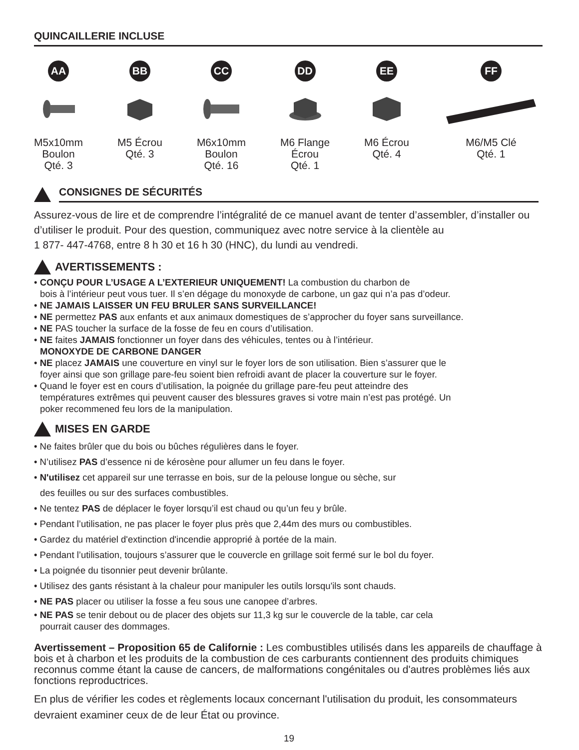QUINCAILLERIE INCLUSE
AA
M5x10mm
Boulon
Qté. 3
BB
M5 Écrou
Qté. 3
CC
M6x10mm
Boulon
Qté. 16
DD
M6 Flange
Écrou
Qté. 1
EE
M6 Écrou
Qté. 4
FF
M6/M5 Clé
Qté. 1
CONSIGNES DE SÉCURITÉS
Assurez-vous de lire et de comprendre l’intégralité de ce manuel avant de tenter d’assembler, d’installer ou d’utiliser le produit. Pour des question, communiquez avec notre service à la clientèle au
1 877- 447-4768, entre 8 h 30 et 16 h 30 (HNC), du lundi au vendredi.
AVERTISSEMENTS :
• CONÇU POUR L’USAGE A L’EXTERIEUR UNIQUEMENT! La combustion du charbon de
bois à l’intérieur peut vous tuer. Il s’en dégage du monoxyde de carbone, un gaz qui n’a pas d’odeur.
• NE JAMAIS LAISSER UN FEU BRULER SANS SURVEILLANCE!
• NE permettez PAS aux enfants et aux animaux domestiques de s’approcher du foyer sans surveillance.
• NE PAS toucher la surface de la fosse de feu en cours d’utilisation.
• NE faites JAMAIS fonctionner un foyer dans des véhicules, tentes ou à l’intérieur.
MONOXYDE DE CARBONE DANGER
• NE placez JAMAIS une couverture en vinyl sur le foyer lors de son utilisation. Bien s’assurer que le
foyer ainsi que son grillage pare-feu soient bien refroidi avant de placer la couverture sur le foyer.
• Quand le foyer est en cours d’utilisation, la poignée du grillage pare-feu peut atteindre des
températures extrêmes qui peuvent causer des blessures graves si votre main n’est pas protégé. Un
poker recommened feu lors de la manipulation.
MISES EN GARDE
• Ne faites brûler que du bois ou bûches régulières dans le foyer.
• N’utilisez PAS d’essence ni de kérosène pour allumer un feu dans le foyer.
• N'utilisez cet appareil sur une terrasse en bois, sur de la pelouse longue ou sèche, sur
des feuilles ou sur des surfaces combustibles.
• Ne tentez PAS de déplacer le foyer lorsqu’il est chaud ou qu’un feu y brûle.
• Pendant l’utilisation, ne pas placer le foyer plus près que 2,44m des murs ou combustibles.
• Gardez du matériel d'extinction d'incendie approprié à portée de la main.
• Pendant l’utilisation, toujours s’assurer que le couvercle en grillage soit fermé sur le bol du foyer.
• La poignée du tisonnier peut devenir brûlante.
• Utilisez des gants résistant à la chaleur pour manipuler les outils lorsqu'ils sont chauds.
• NE PAS placer ou utiliser la fosse a feu sous une canopee d’arbres.
• NE PAS se tenir debout ou de placer des objets sur 11,3 kg sur le couvercle de la table, car cela
pourrait causer des dommages.
Avertissement – Proposition 65 de Californie : Les combustibles utilisés dans les appareils de chauffage à bois et à charbon et les produits de la combustion de ces carburants contiennent des produits chimiques reconnus comme étant la cause de cancers, de malformations congénitales ou d'autres problèmes liés aux fonctions reproductrices.
En plus de vérifier les codes et règlements locaux concernant l'utilisation du produit, les consommateurs devraient examiner ceux de de leur État ou province.
19